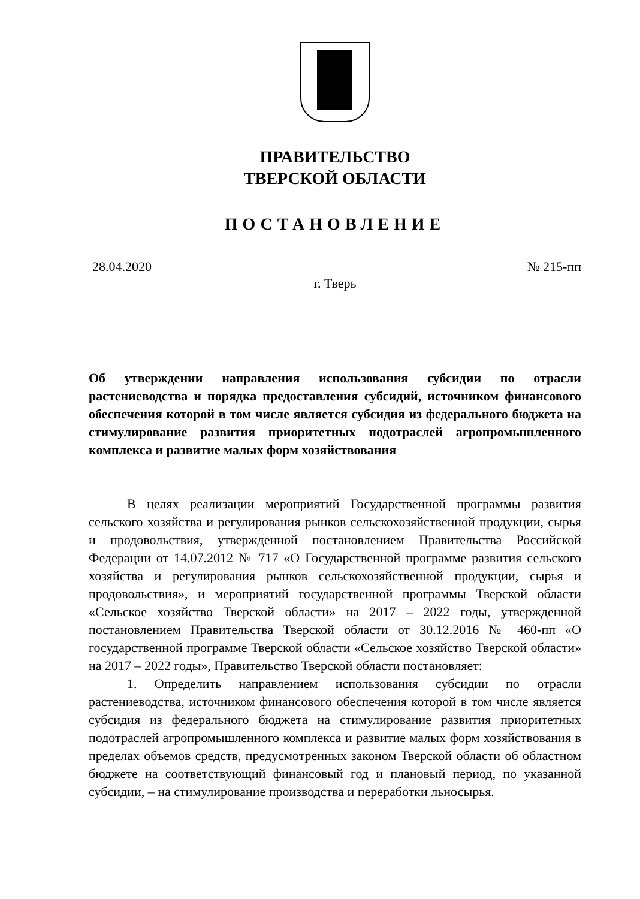ПРАВИТЕЛЬСТВО
ТВЕРСКОЙ ОБЛАСТИ
ПОСТАНОВЛЕНИЕ
28.04.2020 № 215-пп
г. Тверь
Об утверждении направления использования субсидии по отрасли растениеводства и порядка предоставления субсидий, источником финансового обеспечения которой в том числе является субсидия из федерального бюджета на стимулирование развития приоритетных подотраслей агропромышленного комплекса и развитие малых форм хозяйствования
В целях реализации мероприятий Государственной программы развития сельского хозяйства и регулирования рынков сельскохозяйственной продукции, сырья и продовольствия, утвержденной постановлением Правительства Российской Федерации от 14.07.2012 № 717 «О Государственной программе развития сельского хозяйства и регулирования рынков сельскохозяйственной продукции, сырья и продовольствия», и мероприятий государственной программы Тверской области «Сельское хозяйство Тверской области» на 2017 – 2022 годы, утвержденной постановлением Правительства Тверской области от 30.12.2016 № 460-пп «О государственной программе Тверской области «Сельское хозяйство Тверской области» на 2017 – 2022 годы», Правительство Тверской области постановляет:
1. Определить направлением использования субсидии по отрасли растениеводства, источником финансового обеспечения которой в том числе является субсидия из федерального бюджета на стимулирование развития приоритетных подотраслей агропромышленного комплекса и развитие малых форм хозяйствования в пределах объемов средств, предусмотренных законом Тверской области об областном бюджете на соответствующий финансовый год и плановый период, по указанной субсидии, – на стимулирование производства и переработки льносырья.